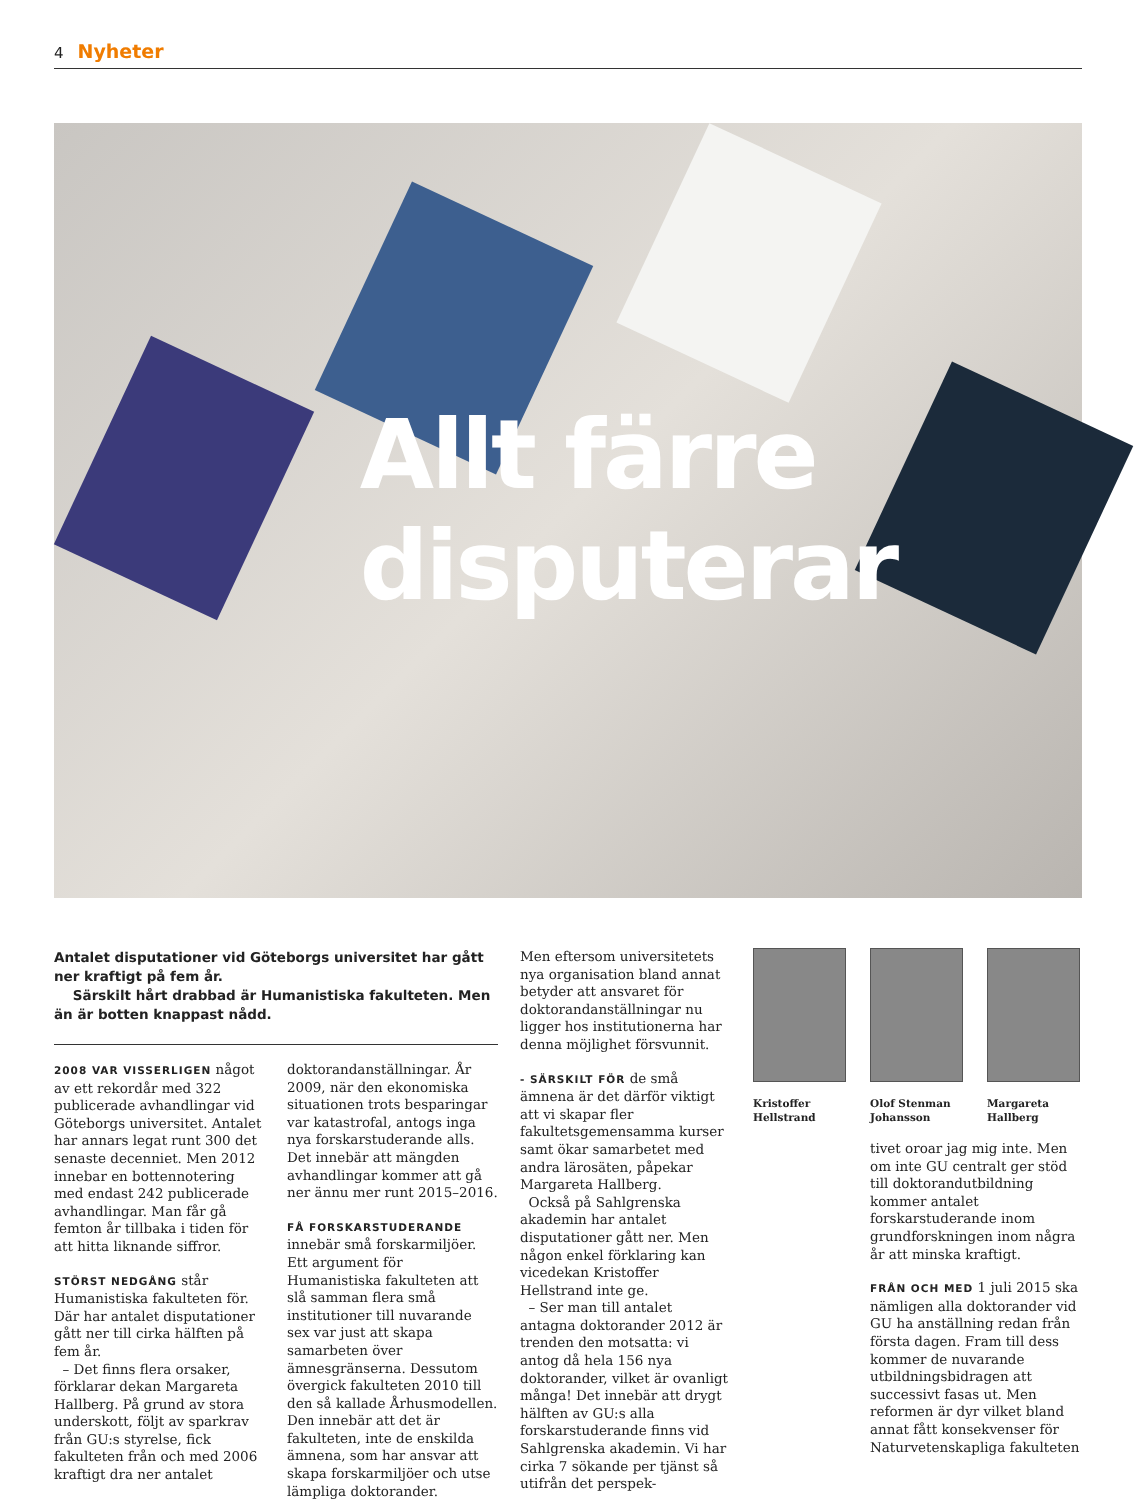4 Nyheter
Allt färre
disputerar
Antalet disputationer vid Göteborgs universitet har gått ner kraftigt på fem år.
Särskilt hårt drabbad är Humanistiska fakulteten. Men än är botten knappast nådd.
2008 VAR VISSERLIGEN något av ett rekordår med 322 publicerade avhandlingar vid Göteborgs universitet. Antalet har annars legat runt 300 det senaste decenniet. Men 2012 innebar en bottennotering med endast 242 publicerade avhandlingar. Man får gå femton år tillbaka i tiden för att hitta liknande siffror.
STÖRST NEDGÅNG står Humanistiska fakulteten för. Där har antalet disputationer gått ner till cirka hälften på fem år.
– Det finns flera orsaker, förklarar dekan Margareta Hallberg. På grund av stora underskott, följt av sparkrav från GU:s styrelse, fick fakulteten från och med 2006 kraftigt dra ner antalet
doktorandanställningar. År 2009, när den ekonomiska situationen trots besparingar var katastrofal, antogs inga nya forskarstuderande alls. Det innebär att mängden avhandlingar kommer att gå ner ännu mer runt 2015–2016.
FÅ FORSKARSTUDERANDE innebär små forskarmiljöer. Ett argument för Humanistiska fakulteten att slå samman flera små institutioner till nuvarande sex var just att skapa samarbeten över ämnesgränserna. Dessutom övergick fakulteten 2010 till den så kallade Århusmodellen. Den innebär att det är fakulteten, inte de enskilda ämnena, som har ansvar att skapa forskarmiljöer och utse lämpliga doktorander.
Men eftersom universitetets nya organisation bland annat betyder att ansvaret för doktorandanställningar nu ligger hos institutionerna har denna möjlighet försvunnit.
- SÄRSKILT FÖR de små ämnena är det därför viktigt att vi skapar fler fakultetsgemensamma kurser samt ökar samarbetet med andra lärosäten, påpekar Margareta Hallberg.
Också på Sahlgrenska akademin har antalet disputationer gått ner. Men någon enkel förklaring kan vicedekan Kristoffer Hellstrand inte ge.
– Ser man till antalet antagna doktorander 2012 är trenden den motsatta: vi antog då hela 156 nya doktorander, vilket är ovanligt många! Det innebär att drygt hälften av GU:s alla forskarstuderande finns vid Sahlgrenska akademin. Vi har cirka 7 sökande per tjänst så utifrån det perspek-
Kristoffer Hellstrand
Olof Stenman Johansson
Margareta Hallberg
tivet oroar jag mig inte. Men om inte GU centralt ger stöd till doktorandutbildning kommer antalet forskarstuderande inom grundforskningen inom några år att minska kraftigt.
FRÅN OCH MED 1 juli 2015 ska nämligen alla doktorander vid GU ha anställning redan från första dagen. Fram till dess kommer de nuvarande utbildningsbidragen att successivt fasas ut. Men reformen är dyr vilket bland annat fått konsekvenser för Naturvetenskapliga fakulteten